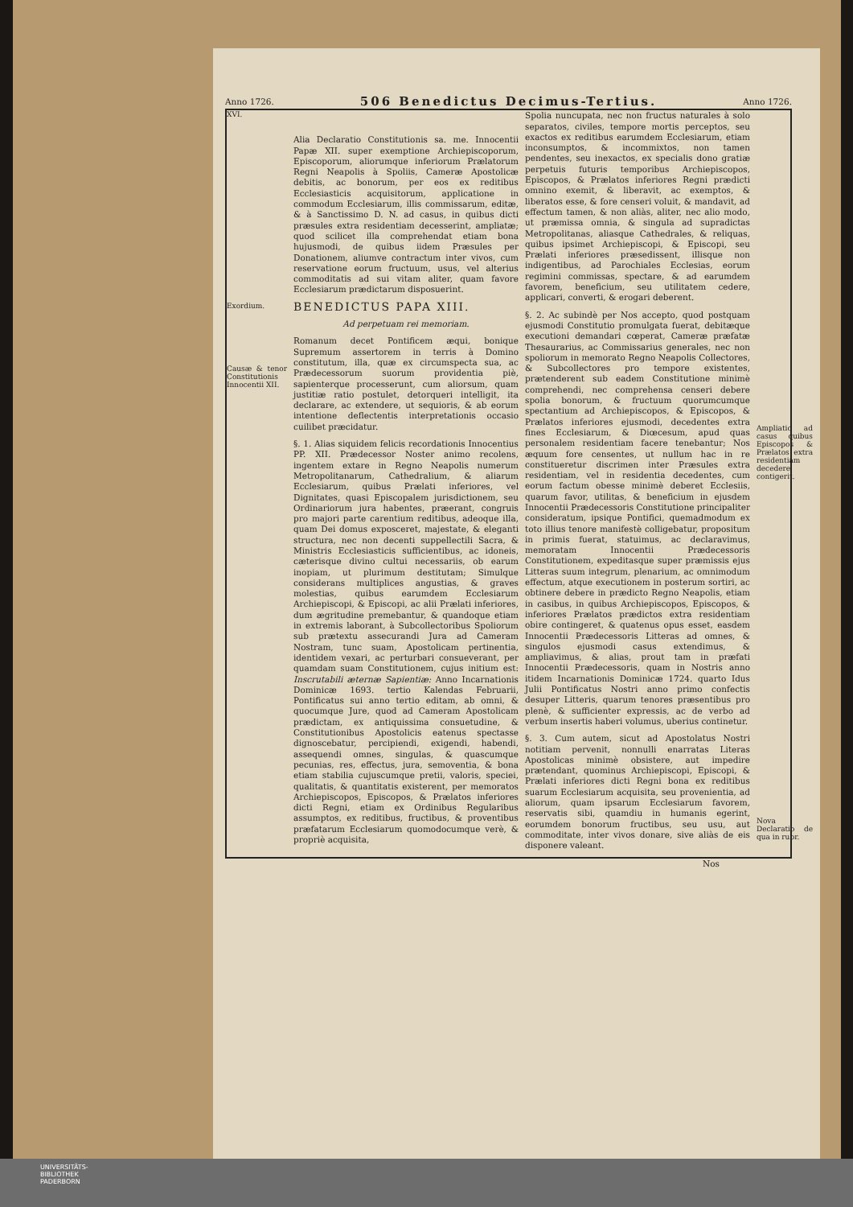Anno 1726. 506 Benedictus Decimus-Tertius. Anno 1726.
XVI.
Exordium.
Causæ & tenor Constitutionis Innocentii XII.
Alia Declaratio Constitutionis sa. me. Innocentii Papæ XII. super exemptione Archiepiscoporum, Episcoporum, aliorumque inferiorum Prælatorum Regni Neapolis à Spoliis, Cameræ Apostolicæ debitis, ac bonorum, per eos ex reditibus Ecclesiasticis acquisitorum, applicatione in commodum Ecclesiarum, illis commissarum, editæ, & à Sanctissimo D. N. ad casus, in quibus dicti præsules extra residentiam decesserint, ampliatæ; quod scilicet illa comprehendat etiam bona hujusmodi, de quibus iidem Præsules per Donationem, aliumve contractum inter vivos, cum reservatione eorum fructuum, usus, vel alterius commoditatis ad sui vitam aliter, quam favore Ecclesiarum prædictarum disposuerint.
BENEDICTUS PAPA XIII.
Ad perpetuam rei memoriam.
Romanum decet Pontificem æqui, bonique Supremum assertorem in terris à Domino constitutum, illa, quæ ex circumspecta sua, ac Prædecessorum suorum providentia piè, sapienterque processerunt, cum aliorsum, quam justitiæ ratio postulet, detorqueri intelligit, ita declarare, ac extendere, ut sequioris, & ab eorum intentione deflectentis interpretationis occasio cuilibet præcidatur.
§. 1. Alias siquidem felicis recordationis Innocentius PP. XII. Prædecessor Noster animo recolens, ingentem extare in Regno Neapolis numerum Metropolitanarum, Cathedralium, & aliarum Ecclesiarum, quibus Prælati inferiores, vel Dignitates, quasi Episcopalem jurisdictionem, seu Ordinariorum jura habentes, præerant, congruis pro majori parte carentium reditibus, adeoque illa, quam Dei domus exposceret, majestate, & eleganti structura, nec non decenti suppellectili Sacra, & Ministris Ecclesiasticis sufficientibus, ac idoneis, cæterisque divino cultui necessariis, ob earum inopiam, ut plurimum destitutam; Simulque considerans multiplices angustias, & graves molestias, quibus earumdem Ecclesiarum Archiepiscopi, & Episcopi, ac alii Prælati inferiores, dum ægritudine premebantur, & quandoque etiam in extremis laborant, à Subcollectoribus Spoliorum sub prætextu assecurandi Jura ad Cameram Nostram, tunc suam, Apostolicam pertinentia, identidem vexari, ac perturbari consueverant, per quamdam suam Constitutionem, cujus initium est: Inscrutabili æternæ Sapientiæ: Anno Incarnationis Dominicæ 1693. tertio Kalendas Februarii, Pontificatus sui anno tertio editam, ab omni, & quocumque Jure, quod ad Cameram Apostolicam prædictam, ex antiquissima consuetudine, & Constitutionibus Apostolicis eatenus spectasse dignoscebatur, percipiendi, exigendi, habendi, assequendi omnes, singulas, & quascumque pecunias, res, effectus, jura, semoventia, & bona etiam stabilia cujuscumque pretii, valoris, speciei, qualitatis, & quantitatis existerent, per memoratos Archiepiscopos, Episcopos, & Prælatos inferiores dicti Regni, etiam ex Ordinibus Regularibus assumptos, ex reditibus, fructibus, & proventibus præfatarum Ecclesiarum quomodocumque verè, & propriè acquisita,
Spolia nuncupata, nec non fructus naturales à solo separatos, civiles, tempore mortis perceptos, seu exactos ex reditibus earumdem Ecclesiarum, etiam inconsumptos, & incommixtos, non tamen pendentes, seu inexactos, ex specialis dono gratiæ perpetuis futuris temporibus Archiepiscopos, Episcopos, & Prælatos inferiores Regni prædicti omnino exemit, & liberavit, ac exemptos, & liberatos esse, & fore censeri voluit, & mandavit, ad effectum tamen, & non aliàs, aliter, nec alio modo, ut præmissa omnia, & singula ad supradictas Metropolitanas, aliasque Cathedrales, & reliquas, quibus ipsimet Archiepiscopi, & Episcopi, seu Prælati inferiores præsedissent, illisque non indigentibus, ad Parochiales Ecclesias, eorum regimini commissas, spectare, & ad earumdem favorem, beneficium, seu utilitatem cedere, applicari, converti, & erogari deberent.
§. 2. Ac subindè per Nos accepto, quod postquam ejusmodi Constitutio promulgata fuerat, debitæque executioni demandari cœperat, Cameræ præfatæ Thesaurarius, ac Commissarius generales, nec non spoliorum in memorato Regno Neapolis Collectores, & Subcollectores pro tempore existentes, prætenderent sub eadem Constitutione minimè comprehendi, nec comprehensa censeri debere spolia bonorum, & fructuum quorumcumque spectantium ad Archiepiscopos, & Episcopos, & Prælatos inferiores ejusmodi, decedentes extra fines Ecclesiarum, & Diœcesum, apud quas personalem residentiam facere tenebantur; Nos æquum fore censentes, ut nullum hac in re constitueretur discrimen inter Præsules extra residentiam, vel in residentia decedentes, cum eorum factum obesse minimè deberet Ecclesiis, quarum favor, utilitas, & beneficium in ejusdem Innocentii Prædecessoris Constitutione principaliter consideratum, ipsique Pontifici, quemadmodum ex toto illius tenore manifestè colligebatur, propositum in primis fuerat, statuimus, ac declaravimus, memoratam Innocentii Prædecessoris Constitutionem, expeditasque super præmissis ejus Litteras suum integrum, plenarium, ac omnimodum effectum, atque executionem in posterum sortiri, ac obtinere debere in prædicto Regno Neapolis, etiam in casibus, in quibus Archiepiscopos, Episcopos, & inferiores Prælatos prædictos extra residentiam obire contingeret, & quatenus opus esset, easdem Innocentii Prædecessoris Litteras ad omnes, & singulos ejusmodi casus extendimus, & ampliavimus, & alias, prout tam in præfati Innocentii Prædecessoris, quam in Nostris anno itidem Incarnationis Dominicæ 1724. quarto Idus Julii Pontificatus Nostri anno primo confectis desuper Litteris, quarum tenores præsentibus pro plenè, & sufficienter expressis, ac de verbo ad verbum insertis haberi volumus, uberius continetur.
§. 3. Cum autem, sicut ad Apostolatus Nostri notitiam pervenit, nonnulli enarratas Literas Apostolicas minimè obsistere, aut impedire prætendant, quominus Archiepiscopi, Episcopi, & Prælati inferiores dicti Regni bona ex reditibus suarum Ecclesiarum acquisita, seu provenientia, ad aliorum, quam ipsarum Ecclesiarum favorem, reservatis sibi, quamdiu in humanis egerint, eorumdem bonorum fructibus, seu usu, aut commoditate, inter vivos donare, sive aliàs de eis disponere valeant.
Ampliatio ad casus quibus Episcopos & Prælatos extra residentiam decedere contigerit.
Nova Declaratio de qua in rubr.
Nos
UNIVERSITÄTS-
BIBLIOTHEK
PADERBORN